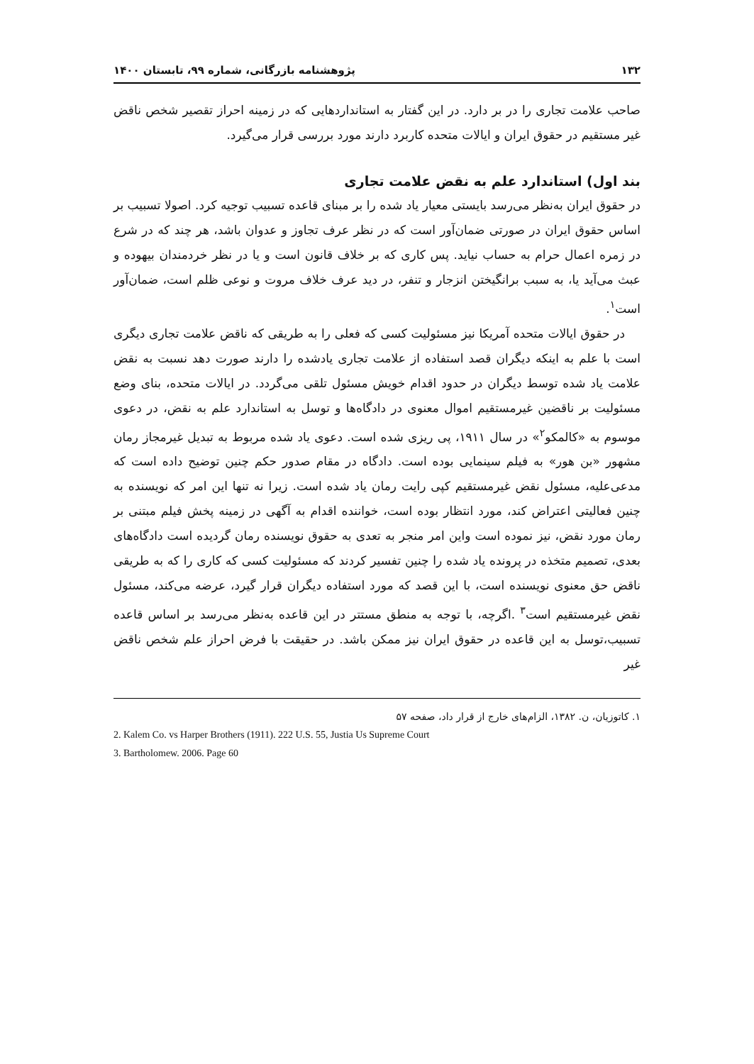۱۳۲ پژوهشنامه بازرگانی، شماره ۹۹، تابستان ۱۴۰۰
صاحب علامت تجاری را در بر دارد. در این گفتار به استانداردهایی که در زمینه احراز تقصیر شخص ناقض غیر مستقیم در حقوق ایران و ایالات متحده کاربرد دارند مورد بررسی قرار می‌گیرد.
بند اول) استاندارد علم به نقض علامت تجاری
در حقوق ایران به‌نظر می‌رسد بایستی معیار یاد شده را بر مبنای قاعده تسبیب توجیه کرد. اصولا تسبیب بر اساس حقوق ایران در صورتی ضمان‌آور است که در نظر عرف تجاوز و عدوان باشد، هر چند که در شرع در زمره اعمال حرام به حساب نیاید. پس کاری که بر خلاف قانون است و یا در نظر خردمندان بیهوده و عبث می‌آید یا، به سبب برانگیختن انزجار و تنفر، در دید عرف خلاف مروت و نوعی ظلم است، ضمان‌آور است<sup>۱</sup>.
در حقوق ایالات متحده آمریکا نیز مسئولیت کسی که فعلی را به طریقی که ناقض علامت تجاری دیگری است با علم به اینکه دیگران قصد استفاده از علامت تجاری یادشده را دارند صورت دهد نسبت به نقض علامت یاد شده توسط دیگران در حدود اقدام خویش مسئول تلقی می‌گردد. در ایالات متحده، بنای وضع مسئولیت بر ناقضین غیرمستقیم اموال معنوی در دادگاه‌ها و توسل به استاندارد علم به نقض، در دعوی موسوم به «کالمکو<sup>۲</sup>» در سال ۱۹۱۱، پی ریزی شده است. دعوی یاد شده مربوط به تبدیل غیرمجاز رمان مشهور «بن هور» به فیلم سینمایی بوده است. دادگاه در مقام صدور حکم چنین توضیح داده است که مدعی‌علیه، مسئول نقض غیرمستقیم کپی رایت رمان یاد شده است. زیرا نه تنها این امر که نویسنده به چنین فعالیتی اعتراض کند، مورد انتظار بوده است، خواننده اقدام به آگهی در زمینه پخش فیلم مبتنی بر رمان مورد نقض، نیز نموده است واین امر منجر به تعدی به حقوق نویسنده رمان گردیده است دادگاه‌های بعدی، تصمیم متخذه در پرونده یاد شده را چنین تفسیر کردند که مسئولیت کسی که کاری را که به طریقی ناقض حق معنوی نویسنده است، با این قصد که مورد استفاده دیگران قرار گیرد، عرضه می‌کند، مسئول نقض غیرمستقیم است<sup>۳</sup> .اگرچه، با توجه به منطق مستتر در این قاعده به‌نظر می‌رسد بر اساس قاعده تسبیب،توسل به این قاعده در حقوق ایران نیز ممکن باشد. در حقیقت با فرض احراز علم شخص ناقض غیر
۱. کاتوزیان، ن. ۱۳۸۲، الزام‌های خارج از قرار داد، صفحه ۵۷
2. Kalem Co. vs Harper Brothers (1911). 222 U.S. 55, Justia Us Supreme Court
3. Bartholomew. 2006. Page 60